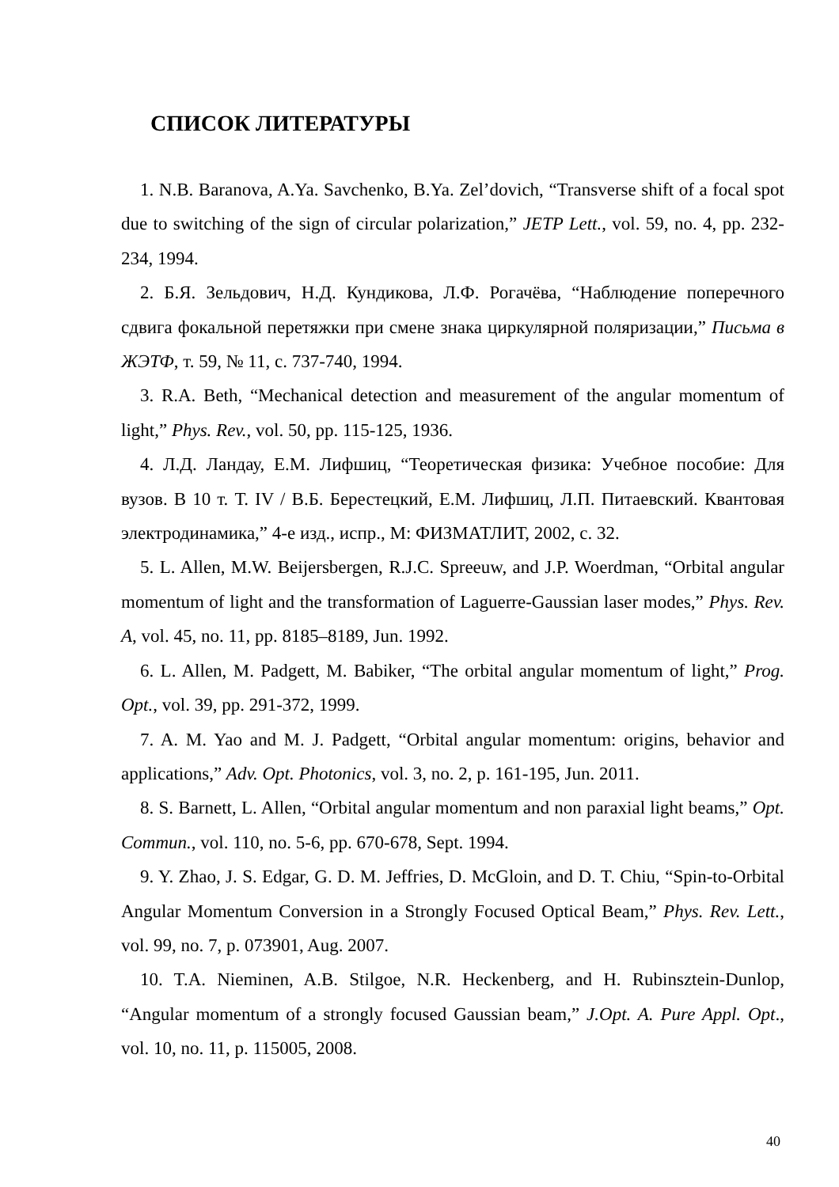СПИСОК ЛИТЕРАТУРЫ
1. N.B. Baranova, A.Ya. Savchenko, B.Ya. Zel’dovich, “Transverse shift of a focal spot due to switching of the sign of circular polarization,” JETP Lett., vol. 59, no. 4, pp. 232-234, 1994.
2. Б.Я. Зельдович, Н.Д. Кундикова, Л.Ф. Рогачёва, “Наблюдение поперечного сдвига фокальной перетяжки при смене знака циркулярной поляризации,” Письма в ЖЭТФ, т. 59, № 11, с. 737-740, 1994.
3. R.A. Beth, “Mechanical detection and measurement of the angular momentum of light,” Phys. Rev., vol. 50, pp. 115-125, 1936.
4. Л.Д. Ландау, Е.М. Лифшиц, “Теоретическая физика: Учебное пособие: Для вузов. В 10 т. Т. IV / В.Б. Берестецкий, Е.М. Лифшиц, Л.П. Питаевский. Квантовая электродинамика,” 4-е изд., испр., М: ФИЗМАТЛИТ, 2002, с. 32.
5. L. Allen, M.W. Beijersbergen, R.J.C. Spreeuw, and J.P. Woerdman, “Orbital angular momentum of light and the transformation of Laguerre-Gaussian laser modes,” Phys. Rev. A, vol. 45, no. 11, pp. 8185–8189, Jun. 1992.
6. L. Allen, M. Padgett, M. Babiker, “The orbital angular momentum of light,” Prog. Opt., vol. 39, pp. 291-372, 1999.
7. A. M. Yao and M. J. Padgett, “Orbital angular momentum: origins, behavior and applications,” Adv. Opt. Photonics, vol. 3, no. 2, p. 161-195, Jun. 2011.
8. S. Barnett, L. Allen, “Orbital angular momentum and non paraxial light beams,” Opt. Commun., vol. 110, no. 5-6, pp. 670-678, Sept. 1994.
9. Y. Zhao, J. S. Edgar, G. D. M. Jeffries, D. McGloin, and D. T. Chiu, “Spin-to-Orbital Angular Momentum Conversion in a Strongly Focused Optical Beam,” Phys. Rev. Lett., vol. 99, no. 7, p. 073901, Aug. 2007.
10. T.A. Nieminen, A.B. Stilgoe, N.R. Heckenberg, and H. Rubinsztein-Dunlop, “Angular momentum of a strongly focused Gaussian beam,” J.Opt. A. Pure Appl. Opt., vol. 10, no. 11, p. 115005, 2008.
40